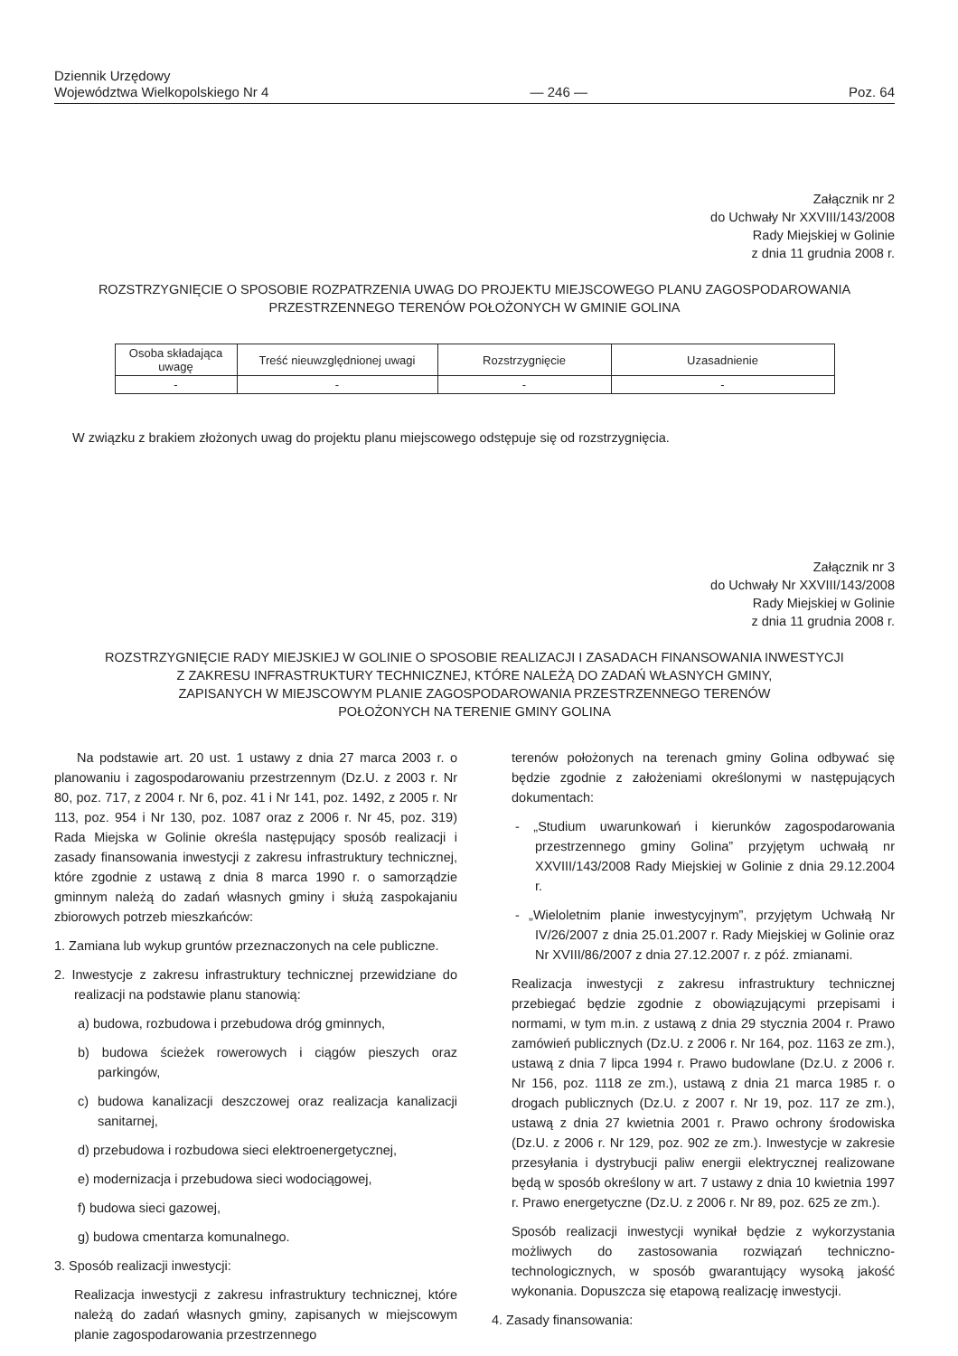Dziennik Urzędowy
Województwa Wielkopolskiego Nr 4
— 246 —
Poz. 64
Załącznik nr 2
do Uchwały Nr XXVIII/143/2008
Rady Miejskiej w Golinie
z dnia 11 grudnia 2008 r.
ROZSTRZYGNIĘCIE O SPOSOBIE ROZPATRZENIA UWAG DO PROJEKTU MIEJSCOWEGO PLANU ZAGOSPODAROWANIA PRZESTRZENNEGO TERENÓW POŁOŻONYCH W GMINIE GOLINA
| Osoba składająca uwagę | Treść nieuwzględnionej uwagi | Rozstrzygnięcie | Uzasadnienie |
| --- | --- | --- | --- |
| - | - | - | - |
W związku z brakiem złożonych uwag do projektu planu miejscowego odstępuje się od rozstrzygnięcia.
Załącznik nr 3
do Uchwały Nr XXVIII/143/2008
Rady Miejskiej w Golinie
z dnia 11 grudnia 2008 r.
ROZSTRZYGNIĘCIE RADY MIEJSKIEJ W GOLINIE O SPOSOBIE REALIZACJI I ZASADACH FINANSOWANIA INWESTYCJI
Z ZAKRESU INFRASTRUKTURY TECHNICZNEJ, KTÓRE NALEŻĄ DO ZADAŃ WŁASNYCH GMINY,
ZAPISANYCH W MIEJSCOWYM PLANIE ZAGOSPODAROWANIA PRZESTRZENNEGO TERENÓW
POŁOŻONYCH NA TERENIE GMINY GOLINA
Na podstawie art. 20 ust. 1 ustawy z dnia 27 marca 2003 r. o planowaniu i zagospodarowaniu przestrzennym (Dz.U. z 2003 r. Nr 80, poz. 717, z 2004 r. Nr 6, poz. 41 i Nr 141, poz. 1492, z 2005 r. Nr 113, poz. 954 i Nr 130, poz. 1087 oraz z 2006 r. Nr 45, poz. 319) Rada Miejska w Golinie określa następujący sposób realizacji i zasady finansowania inwestycji z zakresu infrastruktury technicznej, które zgodnie z ustawą z dnia 8 marca 1990 r. o samorządzie gminnym należą do zadań własnych gminy i służą zaspokajaniu zbiorowych potrzeb mieszkańców:
1. Zamiana lub wykup gruntów przeznaczonych na cele publiczne.
2. Inwestycje z zakresu infrastruktury technicznej przewidziane do realizacji na podstawie planu stanowią:
a) budowa, rozbudowa i przebudowa dróg gminnych,
b) budowa ścieżek rowerowych i ciągów pieszych oraz parkingów,
c) budowa kanalizacji deszczowej oraz realizacja kanalizacji sanitarnej,
d) przebudowa i rozbudowa sieci elektroenergetycznej,
e) modernizacja i przebudowa sieci wodociągowej,
f) budowa sieci gazowej,
g) budowa cmentarza komunalnego.
3. Sposób realizacji inwestycji:
Realizacja inwestycji z zakresu infrastruktury technicznej, które należą do zadań własnych gminy, zapisanych w miejscowym planie zagospodarowania przestrzennego
terenów położonych na terenach gminy Golina odbywać się będzie zgodnie z założeniami określonymi w następujących dokumentach:
- „Studium uwarunkowań i kierunków zagospodarowania przestrzennego gminy Golina” przyjętym uchwałą nr XXVIII/143/2008 Rady Miejskiej w Golinie z dnia 29.12.2004 r.
- „Wieloletnim planie inwestycyjnym”, przyjętym Uchwałą Nr IV/26/2007 z dnia 25.01.2007 r. Rady Miejskiej w Golinie oraz Nr XVIII/86/2007 z dnia 27.12.2007 r. z póź. zmianami.
Realizacja inwestycji z zakresu infrastruktury technicznej przebiegać będzie zgodnie z obowiązującymi przepisami i normami, w tym m.in. z ustawą z dnia 29 stycznia 2004 r. Prawo zamówień publicznych (Dz.U. z 2006 r. Nr 164, poz. 1163 ze zm.), ustawą z dnia 7 lipca 1994 r. Prawo budowlane (Dz.U. z 2006 r. Nr 156, poz. 1118 ze zm.), ustawą z dnia 21 marca 1985 r. o drogach publicznych (Dz.U. z 2007 r. Nr 19, poz. 117 ze zm.), ustawą z dnia 27 kwietnia 2001 r. Prawo ochrony środowiska (Dz.U. z 2006 r. Nr 129, poz. 902 ze zm.). Inwestycje w zakresie przesyłania i dystrybucji paliw energii elektrycznej realizowane będą w sposób określony w art. 7 ustawy z dnia 10 kwietnia 1997 r. Prawo energetyczne (Dz.U. z 2006 r. Nr 89, poz. 625 ze zm.).
Sposób realizacji inwestycji wynikał będzie z wykorzystania możliwych do zastosowania rozwiązań techniczno-technologicznych, w sposób gwarantujący wysoką jakość wykonania. Dopuszcza się etapową realizację inwestycji.
4. Zasady finansowania: